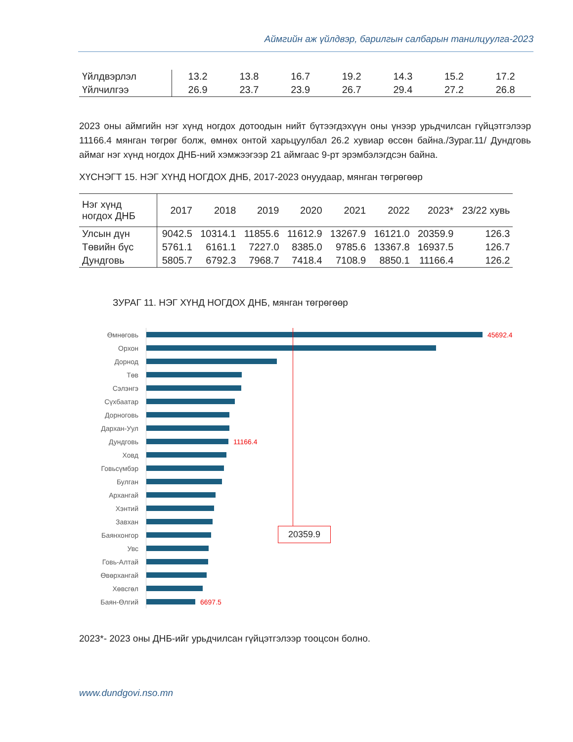Аймгийн аж үйлдвэр, барилгын салбарын танилцуулга-2023
| Үйлдвэрлэл | 13.2 | 13.8 | 16.7 | 19.2 | 14.3 | 15.2 | 17.2 |
| Үйлчилгээ | 26.9 | 23.7 | 23.9 | 26.7 | 29.4 | 27.2 | 26.8 |
2023 оны аймгийн нэг хүнд ногдох дотоодын нийт бүтээгдэхүүн оны үнээр урьдчилсан гүйцэтгэлээр 11166.4 мянган төгрөг болж, өмнөх онтой харьцуулбал 26.2 хувиар өссөн байна./Зураг.11/ Дундговь аймаг нэг хүнд ногдох ДНБ-ний хэмжээгээр 21 аймгаас 9-рт эрэмбэлэгдсэн байна.
ХҮСНЭГТ 15. НЭГ ХҮНД НОГДОХ ДНБ, 2017-2023 онуудаар, мянган төгрөгөөр
| Нэг хүнд ногдох ДНБ | 2017 | 2018 | 2019 | 2020 | 2021 | 2022 | 2023* | 23/22 хувь |
| --- | --- | --- | --- | --- | --- | --- | --- | --- |
| Улсын дүн | 9042.5 | 10314.1 | 11855.6 | 11612.9 | 13267.9 | 16121.0 | 20359.9 | 126.3 |
| Төвийн бүс | 5761.1 | 6161.1 | 7227.0 | 8385.0 | 9785.6 | 13367.8 | 16937.5 | 126.7 |
| Дундговь | 5805.7 | 6792.3 | 7968.7 | 7418.4 | 7108.9 | 8850.1 | 11166.4 | 126.2 |
ЗУРАГ 11. НЭГ ХҮНД НОГДОХ ДНБ, мянган төгрөгөөр
Өмнөговь 45692.4
Орхон
Дорнод
Төв
Сэлэнгэ
Сүхбаатар
Дорноговь
Дархан-Уул
Дундговь 11166.4
Ховд
Говьсүмбэр
Булган
Архангай
Хэнтий
Завхан
Баянхонгор
Увс
Говь-Алтай
Өвөрхангай
Хөвсгөл
Баян-Өлгий 6697.5
20359.9
2023*- 2023 оны ДНБ-ийг урьдчилсан гүйцэтгэлээр тооцсон болно.
www.dundgovi.nso.mn